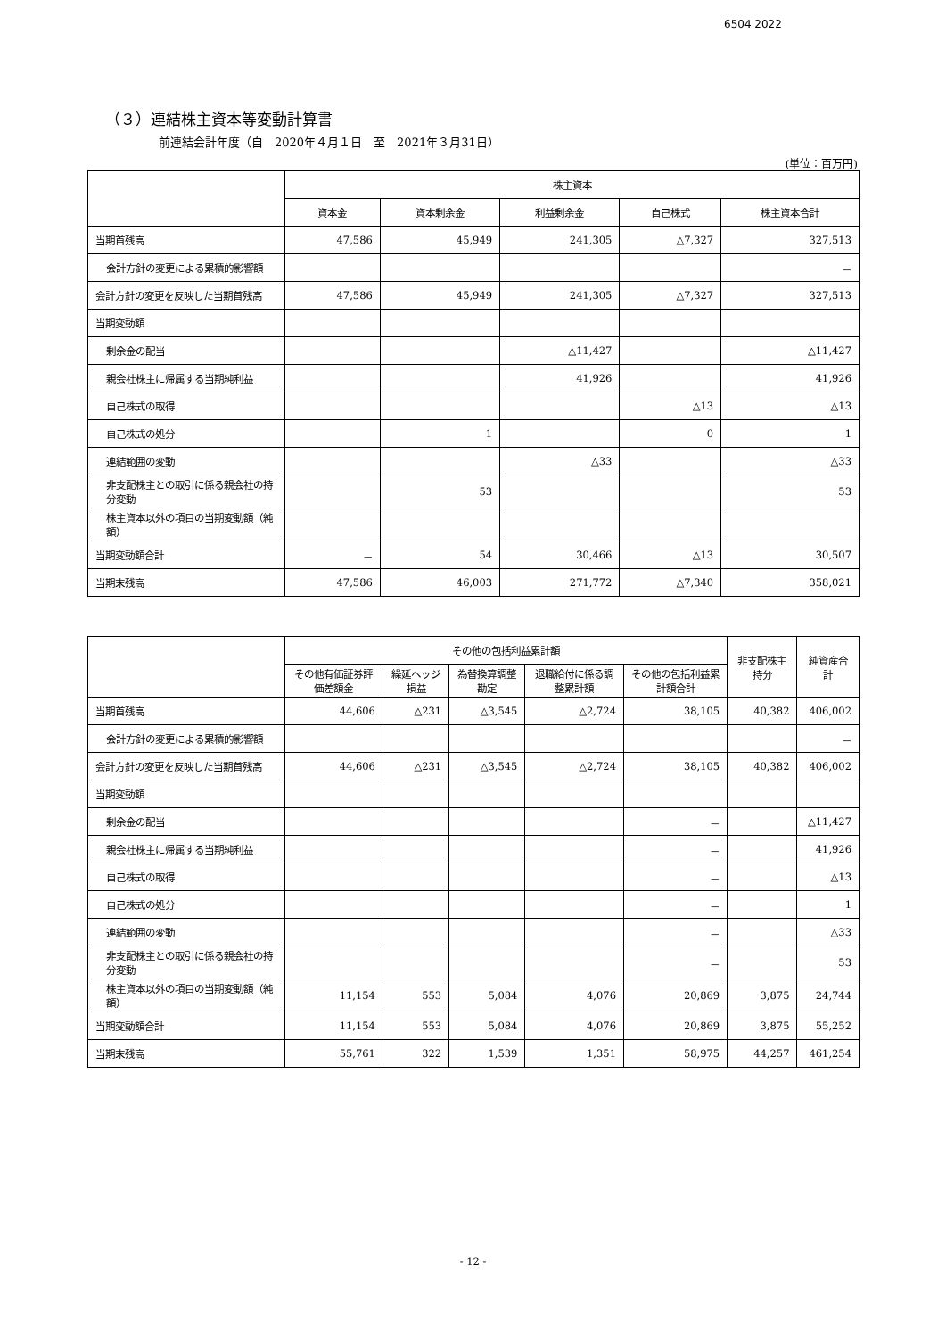6504 2022
（３）連結株主資本等変動計算書
前連結会計年度（自　2020年４月１日　至　2021年３月31日）
(単位：百万円)
| | 株主資本 | | | | |
| --- | --- | --- | --- | --- | --- |
| | 資本金 | 資本剰余金 | 利益剰余金 | 自己株式 | 株主資本合計 |
| 当期首残高 | 47,586 | 45,949 | 241,305 | △7,327 | 327,513 |
| 会計方針の変更による累積的影響額 | | | | | － |
| 会計方針の変更を反映した当期首残高 | 47,586 | 45,949 | 241,305 | △7,327 | 327,513 |
| 当期変動額 | | | | | |
| 剰余金の配当 | | | △11,427 | | △11,427 |
| 親会社株主に帰属する当期純利益 | | | 41,926 | | 41,926 |
| 自己株式の取得 | | | | △13 | △13 |
| 自己株式の処分 | | 1 | | 0 | 1 |
| 連結範囲の変動 | | | △33 | | △33 |
| 非支配株主との取引に係る親会社の持分変動 | | 53 | | | 53 |
| 株主資本以外の項目の当期変動額（純額） | | | | | |
| 当期変動額合計 | － | 54 | 30,466 | △13 | 30,507 |
| 当期末残高 | 47,586 | 46,003 | 271,772 | △7,340 | 358,021 |
| | その他の包括利益累計額 | | | | | 非支配株主持分 | 純資産合計 |
| --- | --- | --- | --- | --- | --- | --- | --- |
| | その他有価証券評価差額金 | 繰延ヘッジ損益 | 為替換算調整勘定 | 退職給付に係る調整累計額 | その他の包括利益累計額合計 | | |
| 当期首残高 | 44,606 | △231 | △3,545 | △2,724 | 38,105 | 40,382 | 406,002 |
| 会計方針の変更による累積的影響額 | | | | | | | － |
| 会計方針の変更を反映した当期首残高 | 44,606 | △231 | △3,545 | △2,724 | 38,105 | 40,382 | 406,002 |
| 当期変動額 | | | | | | | |
| 剰余金の配当 | | | | | － | | △11,427 |
| 親会社株主に帰属する当期純利益 | | | | | － | | 41,926 |
| 自己株式の取得 | | | | | － | | △13 |
| 自己株式の処分 | | | | | － | | 1 |
| 連結範囲の変動 | | | | | － | | △33 |
| 非支配株主との取引に係る親会社の持分変動 | | | | | － | | 53 |
| 株主資本以外の項目の当期変動額（純額） | 11,154 | 553 | 5,084 | 4,076 | 20,869 | 3,875 | 24,744 |
| 当期変動額合計 | 11,154 | 553 | 5,084 | 4,076 | 20,869 | 3,875 | 55,252 |
| 当期末残高 | 55,761 | 322 | 1,539 | 1,351 | 58,975 | 44,257 | 461,254 |
- 12 -